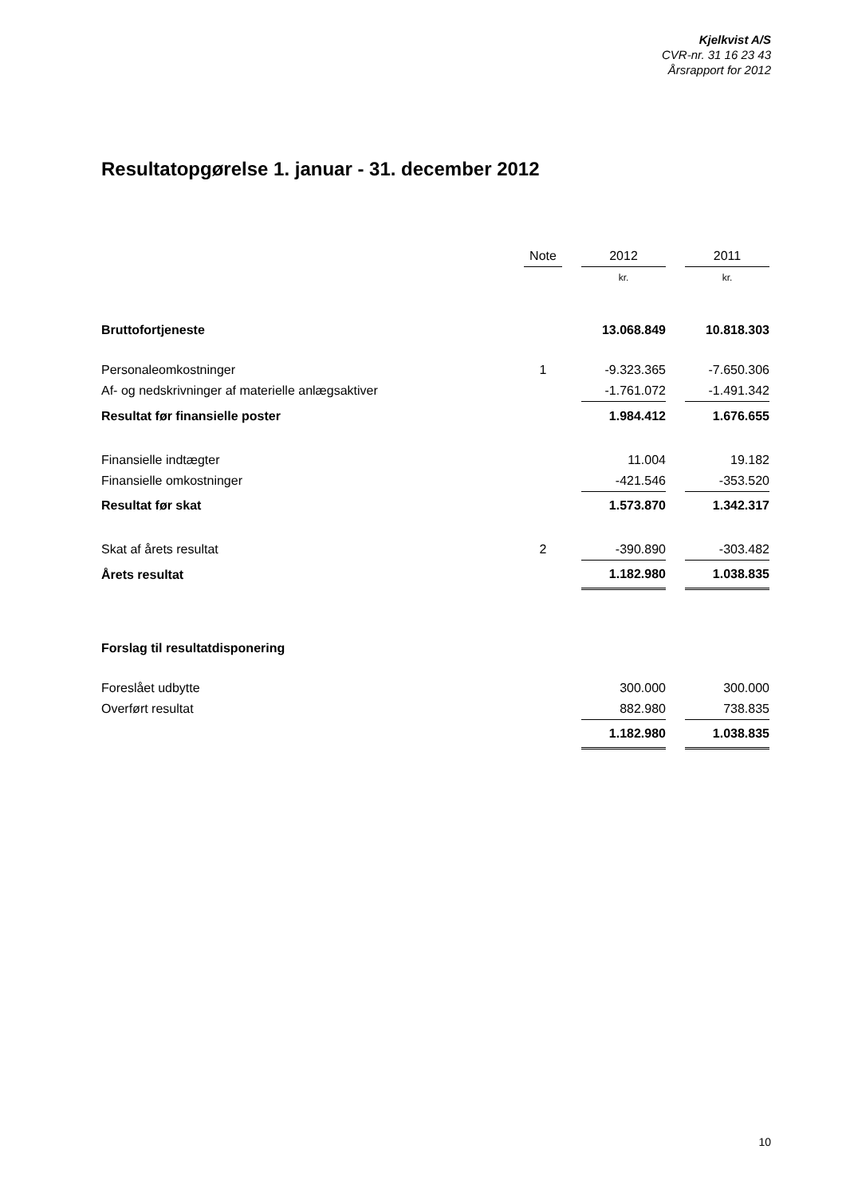Kjelkvist A/S
CVR-nr. 31 16 23 43
Årsrapport for 2012
Resultatopgørelse 1. januar - 31. december 2012
| | Note | | 2012 | | 2011 |
| --- | --- | --- | --- | --- | --- |
| | | | kr. | | kr. |
| Bruttofortjeneste | | | 13.068.849 | | 10.818.303 |
| Personaleomkostninger | 1 | | -9.323.365 | | -7.650.306 |
| Af- og nedskrivninger af materielle anlægsaktiver | | | -1.761.072 | | -1.491.342 |
| Resultat før finansielle poster | | | 1.984.412 | | 1.676.655 |
| Finansielle indtægter | | | 11.004 | | 19.182 |
| Finansielle omkostninger | | | -421.546 | | -353.520 |
| Resultat før skat | | | 1.573.870 | | 1.342.317 |
| Skat af årets resultat | 2 | | -390.890 | | -303.482 |
| Årets resultat | | | 1.182.980 | | 1.038.835 |
| Forslag til resultatdisponering | | | | | |
| Foreslået udbytte | | | 300.000 | | 300.000 |
| Overført resultat | | | 882.980 | | 738.835 |
| | | | 1.182.980 | | 1.038.835 |
10